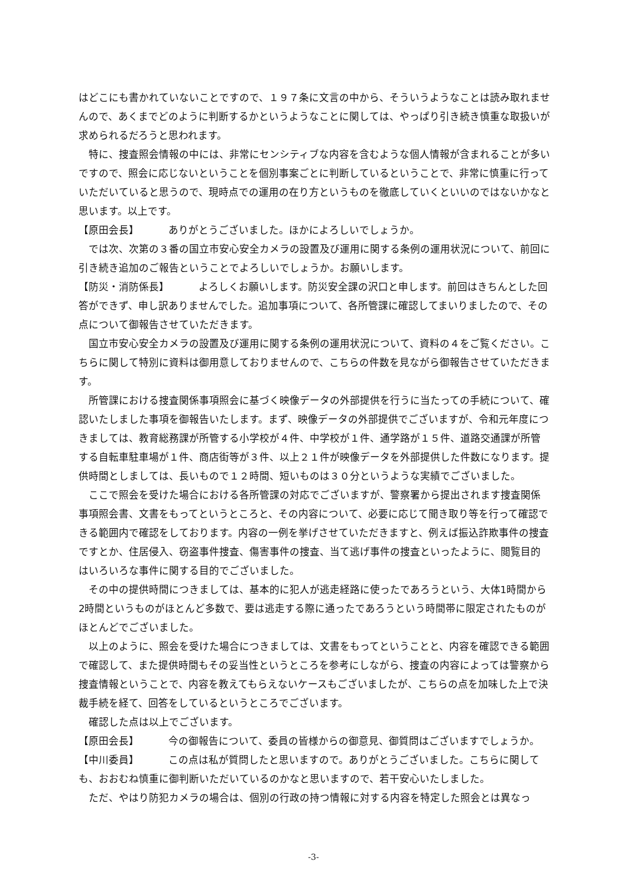はどこにも書かれていないことですので、１９７条に文言の中から、そういうようなことは読み取れませんので、あくまでどのように判断するかというようなことに関しては、やっぱり引き続き慎重な取扱いが求められるだろうと思われます。
特に、捜査照会情報の中には、非常にセンシティブな内容を含むような個人情報が含まれることが多いですので、照会に応じないということを個別事案ごとに判断しているということで、非常に慎重に行っていただいていると思うので、現時点での運用の在り方というものを徹底していくといいのではないかなと思います。以上です。
【原田会長】 ありがとうございました。ほかによろしいでしょうか。
では次、次第の３番の国立市安心安全カメラの設置及び運用に関する条例の運用状況について、前回に引き続き追加のご報告ということでよろしいでしょうか。お願いします。
【防災・消防係長】 よろしくお願いします。防災安全課の沢口と申します。前回はきちんとした回答ができず、申し訳ありませんでした。追加事項について、各所管課に確認してまいりましたので、その点について御報告させていただきます。
国立市安心安全カメラの設置及び運用に関する条例の運用状況について、資料の４をご覧ください。こちらに関して特別に資料は御用意しておりませんので、こちらの件数を見ながら御報告させていただきます。
所管課における捜査関係事項照会に基づく映像データの外部提供を行うに当たっての手続について、確認いたしました事項を御報告いたします。まず、映像データの外部提供でございますが、令和元年度につきましては、教育総務課が所管する小学校が４件、中学校が１件、通学路が１５件、道路交通課が所管する自転車駐車場が１件、商店街等が３件、以上２１件が映像データを外部提供した件数になります。提供時間としましては、長いもので１２時間、短いものは３０分というような実績でございました。
ここで照会を受けた場合における各所管課の対応でございますが、警察署から提出されます捜査関係事項照会書、文書をもってというところと、その内容について、必要に応じて聞き取り等を行って確認できる範囲内で確認をしております。内容の一例を挙げさせていただきますと、例えば振込詐欺事件の捜査ですとか、住居侵入、窃盗事件捜査、傷害事件の捜査、当て逃げ事件の捜査といったように、閲覧目的はいろいろな事件に関する目的でございました。
その中の提供時間につきましては、基本的に犯人が逃走経路に使ったであろうという、大体1時間から2時間というものがほとんど多数で、要は逃走する際に通ったであろうという時間帯に限定されたものがほとんどでございました。
以上のように、照会を受けた場合につきましては、文書をもってということと、内容を確認できる範囲で確認して、また提供時間もその妥当性というところを参考にしながら、捜査の内容によっては警察から捜査情報ということで、内容を教えてもらえないケースもございましたが、こちらの点を加味した上で決裁手続を経て、回答をしているというところでございます。
確認した点は以上でございます。
【原田会長】 今の御報告について、委員の皆様からの御意見、御質問はございますでしょうか。
【中川委員】 この点は私が質問したと思いますので。ありがとうございました。こちらに関しても、おおむね慎重に御判断いただいているのかなと思いますので、若干安心いたしました。
ただ、やはり防犯カメラの場合は、個別の行政の持つ情報に対する内容を特定した照会とは異なっ
-3-